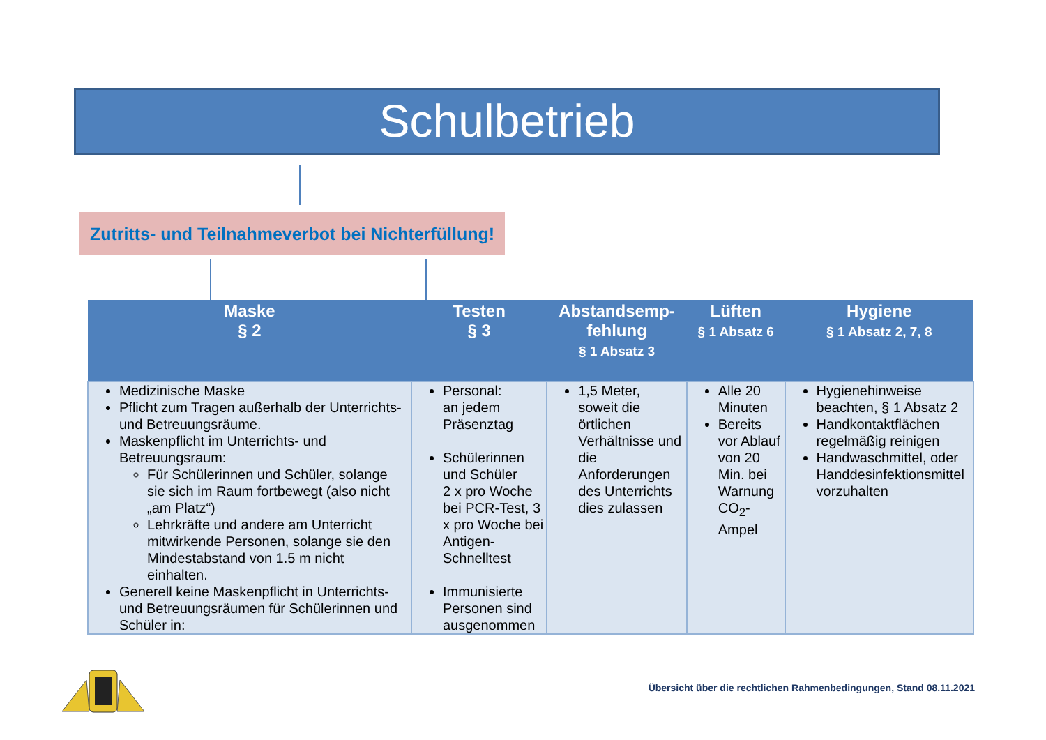Schulbetrieb
Zutritts- und Teilnahmeverbot bei Nichterfüllung!
| Maske § 2 | Testen § 3 | Abstandsemp- fehlung § 1 Absatz 3 | Lüften § 1 Absatz 6 | Hygiene § 1 Absatz 2, 7, 8 |
| --- | --- | --- | --- | --- |
| Medizinische Maske Pflicht zum Tragen außerhalb der Unterrichts- und Betreuungsräume. Maskenpflicht im Unterrichts- und Betreuungsraum: Für Schülerinnen und Schüler, solange sie sich im Raum fortbewegt (also nicht „am Platz“) Lehrkräfte und andere am Unterricht mitwirkende Personen, solange sie den Mindestabstand von 1.5 m nicht einhalten. Generell keine Maskenpflicht in Unterrichts- und Betreuungsräumen für Schülerinnen und Schüler in: | Personal: an jedem Präsenztag Schülerinnen und Schüler 2 x pro Woche bei PCR-Test, 3 x pro Woche bei Antigen-Schnelltest Immunisierte Personen sind ausgenommen | 1,5 Meter, soweit die örtlichen Verhältnisse und die Anforderungen des Unterrichts dies zulassen | Alle 20 Minuten Bereits vor Ablauf von 20 Min. bei Warnung CO<sub>2</sub>-Ampel | Hygienehinweise beachten, § 1 Absatz 2 Handkontaktflächen regelmäßig reinigen Handwaschmittel, oder Handdesinfektionsmittel vorzuhalten |
Übersicht über die rechtlichen Rahmenbedingungen, Stand 08.11.2021